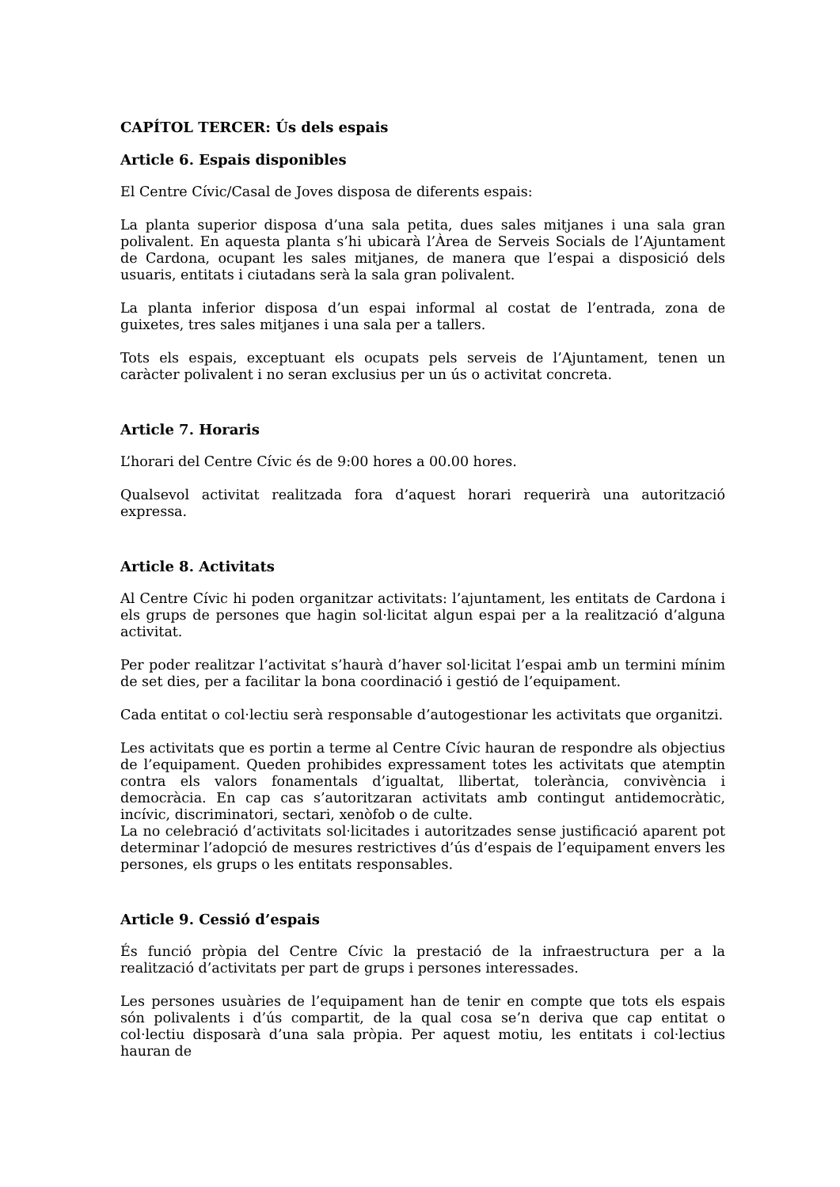CAPÍTOL TERCER: Ús dels espais
Article 6. Espais disponibles
El Centre Cívic/Casal de Joves disposa de diferents espais:
La planta superior disposa d’una sala petita, dues sales mitjanes i una sala gran polivalent. En aquesta planta s’hi ubicarà l’Àrea de Serveis Socials de l’Ajuntament de Cardona, ocupant les sales mitjanes, de manera que l’espai a disposició dels usuaris, entitats i ciutadans serà la sala gran polivalent.
La planta inferior disposa d’un espai informal al costat de l’entrada, zona de guixetes, tres sales mitjanes i una sala per a tallers.
Tots els espais, exceptuant els ocupats pels serveis de l’Ajuntament, tenen un caràcter polivalent i no seran exclusius per un ús o activitat concreta.
Article 7. Horaris
L’horari del Centre Cívic és de 9:00 hores a 00.00 hores.
Qualsevol activitat realitzada fora d’aquest horari requerirà una autorització expressa.
Article 8. Activitats
Al Centre Cívic hi poden organitzar activitats: l’ajuntament, les entitats de Cardona i els grups de persones que hagin sol·licitat algun espai per a la realització d’alguna activitat.
Per poder realitzar l’activitat s’haurà d’haver sol·licitat l’espai amb un termini mínim de set dies, per a facilitar la bona coordinació i gestió de l’equipament.
Cada entitat o col·lectiu serà responsable d’autogestionar les activitats que organitzi.
Les activitats que es portin a terme al Centre Cívic hauran de respondre als objectius de l’equipament. Queden prohibides expressament totes les activitats que atemptin contra els valors fonamentals d’igualtat, llibertat, tolerància, convivència i democràcia. En cap cas s’autoritzaran activitats amb contingut antidemocràtic, incívic, discriminatori, sectari, xenòfob o de culte.
La no celebració d’activitats sol·licitades i autoritzades sense justificació aparent pot determinar l’adopció de mesures restrictives d’ús d’espais de l’equipament envers les persones, els grups o les entitats responsables.
Article 9. Cessió d’espais
És funció pròpia del Centre Cívic la prestació de la infraestructura per a la realització d’activitats per part de grups i persones interessades.
Les persones usuàries de l’equipament han de tenir en compte que tots els espais són polivalents i d’ús compartit, de la qual cosa se’n deriva que cap entitat o col·lectiu disposarà d’una sala pròpia. Per aquest motiu, les entitats i col·lectius hauran de